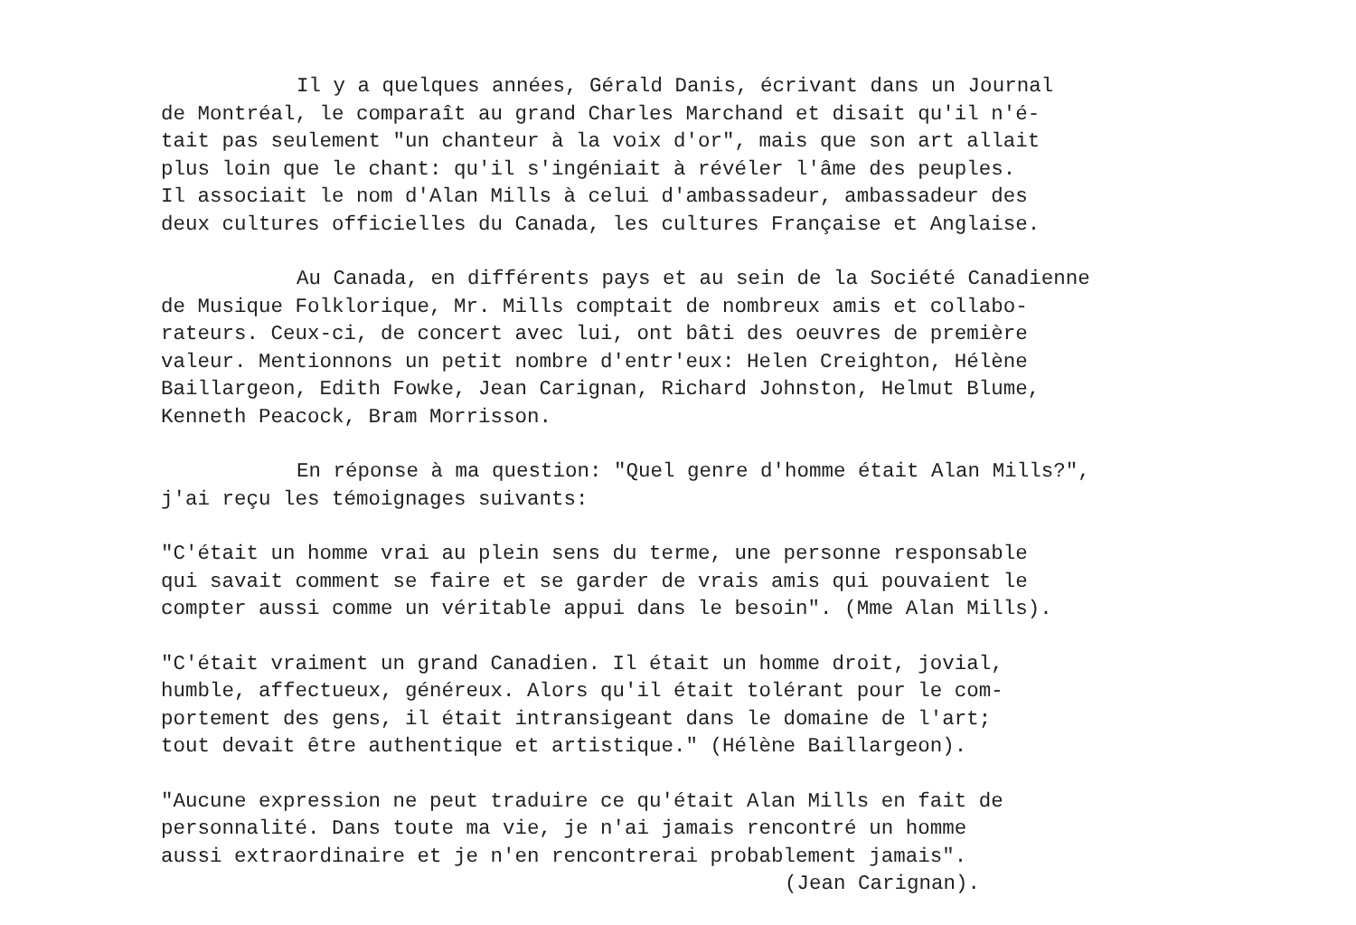Il y a quelques années, Gérald Danis, écrivant dans un Journal
de Montréal, le comparaît au grand Charles Marchand et disait qu'il n'é-
tait pas seulement "un chanteur à la voix d'or", mais que son art allait
plus loin que le chant: qu'il s'ingéniait à révéler l'âme des peuples.
Il associait le nom d'Alan Mills à celui d'ambassadeur, ambassadeur des
deux cultures officielles du Canada, les cultures Française et Anglaise.
Au Canada, en différents pays et au sein de la Société Canadienne
de Musique Folklorique, Mr. Mills comptait de nombreux amis et collabo-
rateurs. Ceux-ci, de concert avec lui, ont bâti des oeuvres de première
valeur. Mentionnons un petit nombre d'entr'eux: Helen Creighton, Hélène
Baillargeon, Edith Fowke, Jean Carignan, Richard Johnston, Helmut Blume,
Kenneth Peacock, Bram Morrisson.
En réponse à ma question: "Quel genre d'homme était Alan Mills?",
j'ai reçu les témoignages suivants:
"C'était un homme vrai au plein sens du terme, une personne responsable
qui savait comment se faire et se garder de vrais amis qui pouvaient le
compter aussi comme un véritable appui dans le besoin". (Mme Alan Mills).
"C'était vraiment un grand Canadien. Il était un homme droit, jovial,
humble, affectueux, généreux. Alors qu'il était tolérant pour le com-
portement des gens, il était intransigeant dans le domaine de l'art;
tout devait être authentique et artistique." (Hélène Baillargeon).
"Aucune expression ne peut traduire ce qu'était Alan Mills en fait de
personnalité. Dans toute ma vie, je n'ai jamais rencontré un homme
aussi extraordinaire et je n'en rencontrerai probablement jamais".
(Jean Carignan).